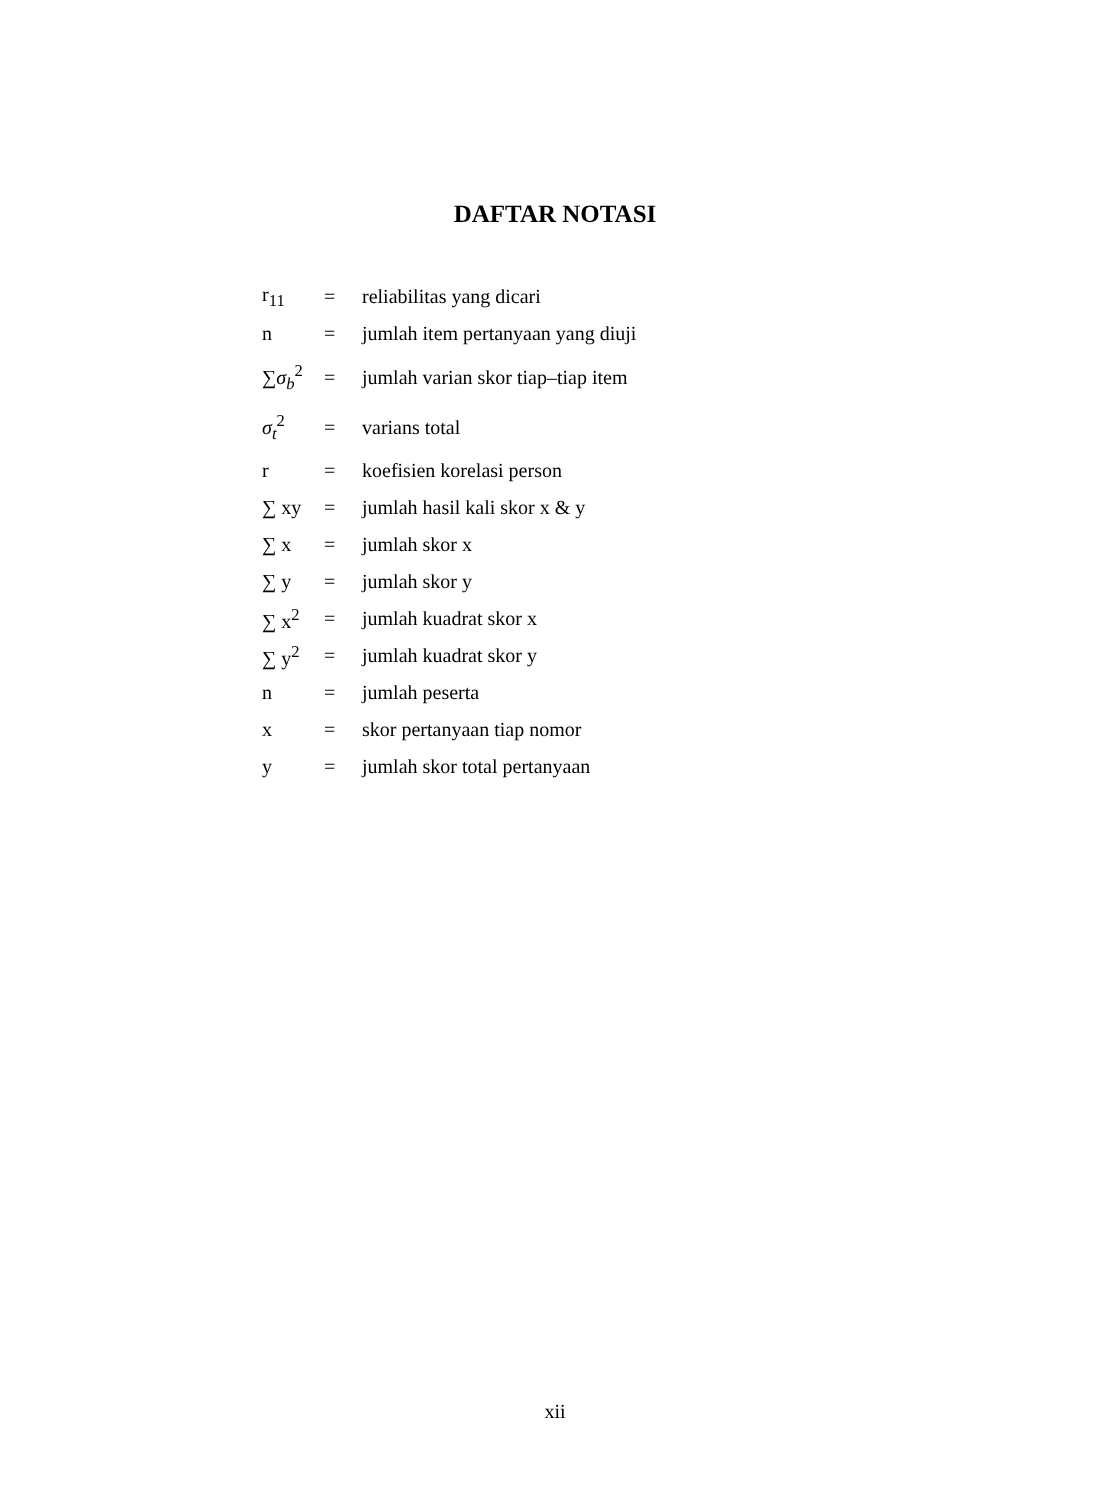DAFTAR NOTASI
| r<sub>11</sub> | = | reliabilitas yang dicari |
| n | = | jumlah item pertanyaan yang diuji |
| ∑ σ<sub>b</sub><sup>2</sup> | = | jumlah varian skor tiap–tiap item |
| σ<sub>t</sub><sup>2</sup> | = | varians total |
| r | = | koefisien korelasi person |
| ∑ xy | = | jumlah hasil kali skor x & y |
| ∑ x | = | jumlah skor x |
| ∑ y | = | jumlah skor y |
| ∑ x<sup>2</sup> | = | jumlah kuadrat skor x |
| ∑ y<sup>2</sup> | = | jumlah kuadrat skor y |
| n | = | jumlah peserta |
| x | = | skor pertanyaan tiap nomor |
| y | = | jumlah skor total pertanyaan |
xii